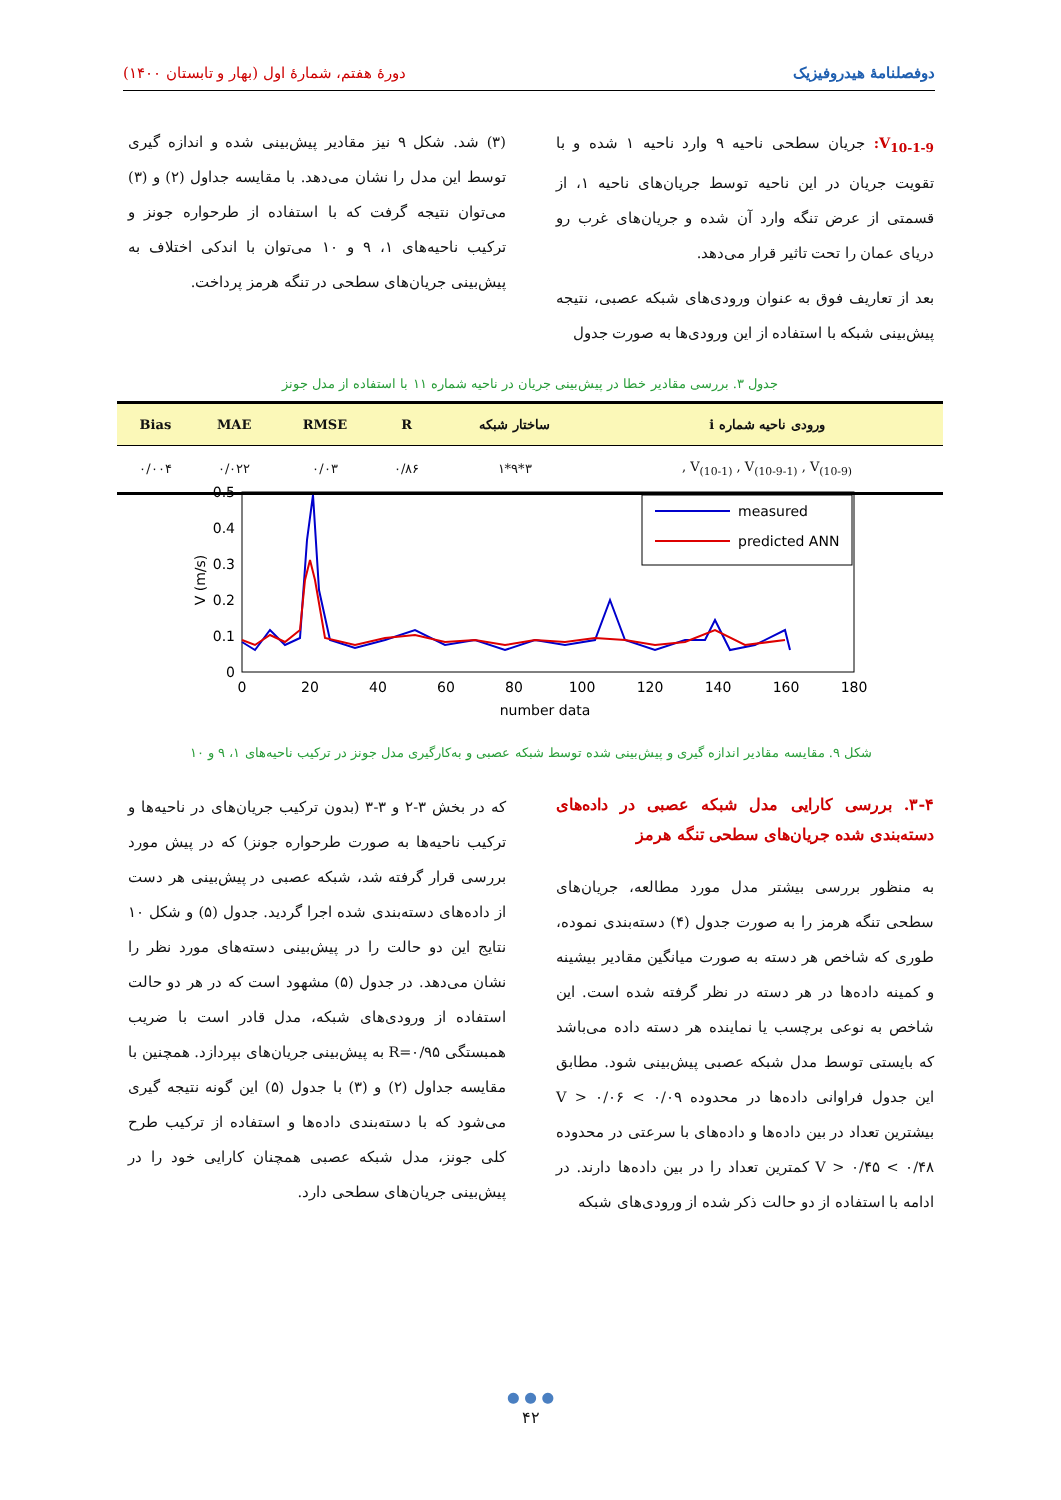دوفصلنامهٔ هیدروفیزیک دورهٔ هفتم، شمارهٔ اول (بهار و تابستان ۱۴۰۰)
V<sub>10-1-9</sub>: جریان سطحی ناحیه ۹ وارد ناحیه ۱ شده و با تقویت جریان در این ناحیه توسط جریان‌های ناحیه ۱، از قسمتی از عرض تنگه وارد آن شده و جریان‌های غرب رو دریای عمان را تحت تاثیر قرار می‌دهد.
بعد از تعاریف فوق به عنوان ورودی‌های شبکه عصبی، نتیجه پیش‌بینی شبکه با استفاده از این ورودی‌ها به صورت جدول
(۳) شد. شکل ۹ نیز مقادیر پیش‌بینی شده و اندازه گیری توسط این مدل را نشان می‌دهد. با مقایسه جداول (۲) و (۳) می‌توان نتیجه گرفت که با استفاده از طرحواره جونز و ترکیب ناحیه‌های ۱، ۹ و ۱۰ می‌توان با اندکی اختلاف به پیش‌بینی جریان‌های سطحی در تنگه هرمز پرداخت.
جدول ۳. بررسی مقادیر خطا در پیش‌بینی جریان در ناحیه شماره ۱۱ با استفاده از مدل جونز
| ورودی ناحیه شماره i | ساختار شبکه | R | RMSE | MAE | Bias |
| --- | --- | --- | --- | --- | --- |
| V<sub>(10-1)</sub> , V<sub>(10-9-1)</sub> , V<sub>(10-9)</sub> , | ۳*۹*۱ | ۰/۸۶ | ۰/۰۳ | ۰/۰۲۲ | ۰/۰۰۴ |
0.5
0.4
0.3
0.2
0.1
0
0
20
40
60
80
100
120
140
160
180
number data
V (m/s)
measured
predicted ANN
شکل ۹. مقایسه مقادیر اندازه گیری و پیش‌بینی شده توسط شبکه عصبی و به‌کارگیری مدل جونز در ترکیب ناحیه‌های ۱، ۹ و ۱۰
۳-۴. بررسی کارایی مدل شبکه عصبی در داده‌های دسته‌بندی شده جریان‌های سطحی تنگه هرمز
به منظور بررسی بیشتر مدل مورد مطالعه، جریان‌های سطحی تنگه هرمز را به صورت جدول (۴) دسته‌بندی نموده، طوری که شاخص هر دسته به صورت میانگین مقادیر بیشینه و کمینه داده‌ها در هر دسته در نظر گرفته شده است. این شاخص به نوعی برچسب یا نماینده هر دسته داده می‌باشد که بایستی توسط مدل شبکه عصبی پیش‌بینی شود. مطابق این جدول فراوانی داده‌ها در محدوده ۰/۰۹ > V > ۰/۰۶ بیشترین تعداد در بین داده‌ها و داده‌های با سرعتی در محدوده ۰/۴۸ > V > ۰/۴۵ کمترین تعداد را در بین داده‌ها دارند. در ادامه با استفاده از دو حالت ذکر شده از ورودی‌های شبکه
که در بخش ۳-۲ و ۳-۳ (بدون ترکیب جریان‌های در ناحیه‌ها و ترکیب ناحیه‌ها به صورت طرحواره جونز) که در پیش مورد بررسی قرار گرفته شد، شبکه عصبی در پیش‌بینی هر دست از داده‌های دسته‌بندی شده اجرا گردید. جدول (۵) و شکل ۱۰ نتایج این دو حالت را در پیش‌بینی دسته‌های مورد نظر را نشان می‌دهد. در جدول (۵) مشهود است که در هر دو حالت استفاده از ورودی‌های شبکه، مدل قادر است با ضریب همبستگی R=۰/۹۵ به پیش‌بینی جریان‌های بپردازد. همچنین با مقایسه جداول (۲) و (۳) با جدول (۵) این گونه نتیجه گیری می‌شود که با دسته‌بندی داده‌ها و استفاده از ترکیب طرح کلی جونز، مدل شبکه عصبی همچنان کارایی خود را در پیش‌بینی جریان‌های سطحی دارد.
● ● ●
۴۲